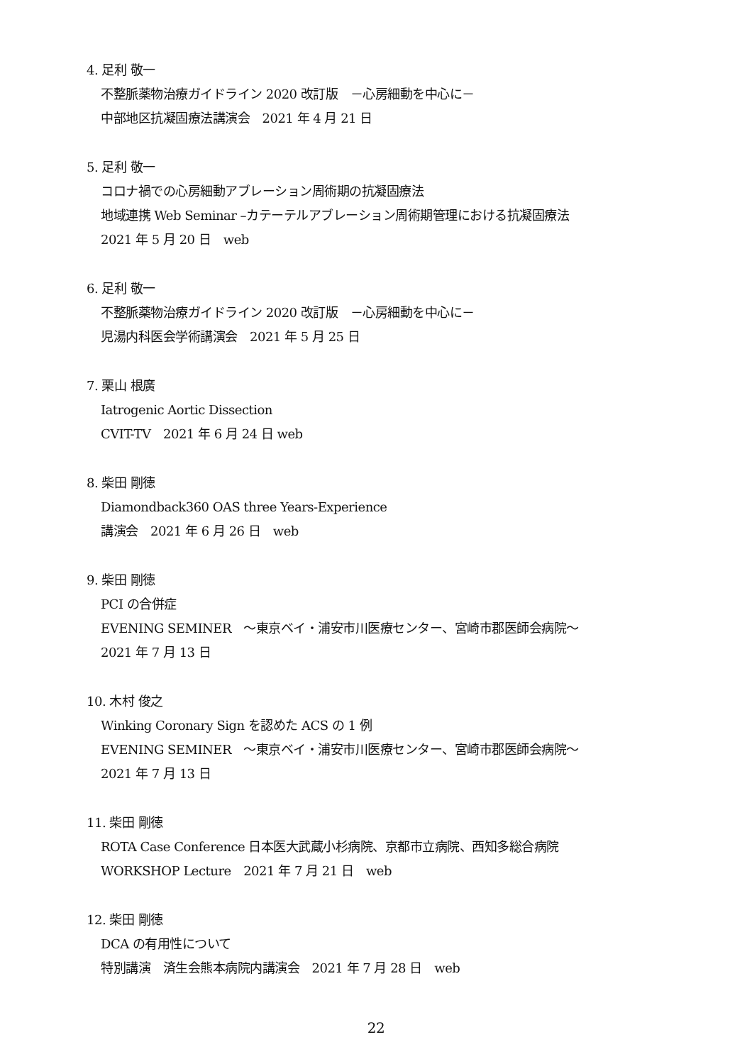4. 足利 敬一
不整脈薬物治療ガイドライン 2020 改訂版　－心房細動を中心に－
中部地区抗凝固療法講演会　2021 年 4 月 21 日
5. 足利 敬一
コロナ禍での心房細動アブレーション周術期の抗凝固療法
地域連携 Web Seminar –カテーテルアブレーション周術期管理における抗凝固療法
2021 年 5 月 20 日　web
6. 足利 敬一
不整脈薬物治療ガイドライン 2020 改訂版　－心房細動を中心に－
児湯内科医会学術講演会　2021 年 5 月 25 日
7. 栗山 根廣
Iatrogenic Aortic Dissection
CVIT-TV　2021 年 6 月 24 日 web
8. 柴田 剛徳
Diamondback360 OAS three Years-Experience
講演会　2021 年 6 月 26 日　web
9. 柴田 剛徳
PCI の合併症
EVENING SEMINER　～東京ベイ・浦安市川医療センター、宮崎市郡医師会病院～
2021 年 7 月 13 日
10. 木村 俊之
Winking Coronary Sign を認めた ACS の 1 例
EVENING SEMINER　～東京ベイ・浦安市川医療センター、宮崎市郡医師会病院～
2021 年 7 月 13 日
11. 柴田 剛徳
ROTA Case Conference 日本医大武蔵小杉病院、京都市立病院、西知多総合病院
WORKSHOP Lecture　2021 年 7 月 21 日　web
12. 柴田 剛徳
DCA の有用性について
特別講演　済生会熊本病院内講演会　2021 年 7 月 28 日　web
22